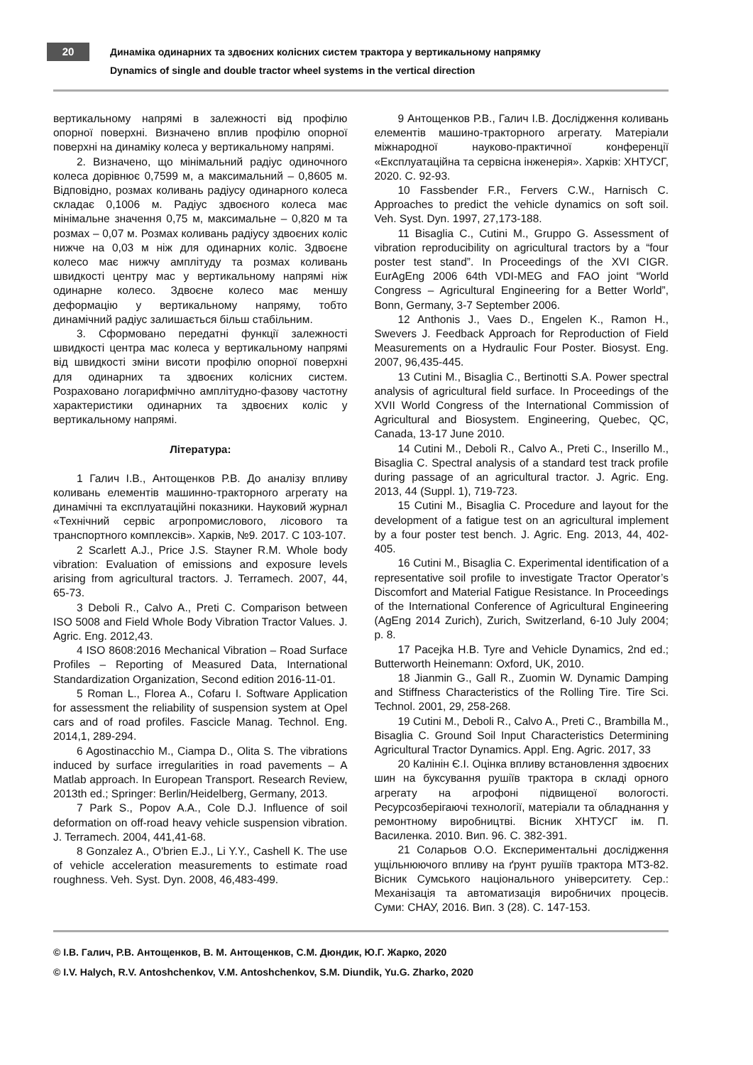20
Динаміка одинарних та здвоєних колісних систем трактора у вертикальному напрямку
Dynamics of single and double tractor wheel systems in the vertical direction
вертикальному напрямі в залежності від профілю опорної поверхні. Визначено вплив профілю опорної поверхні на динаміку колеса у вертикальному напрямі.
2. Визначено, що мінімальний радіус одиночного колеса дорівнює 0,7599 м, а максимальний – 0,8605 м. Відповідно, розмах коливань радіусу одинарного колеса складає 0,1006 м. Радіус здвоєного колеса має мінімальне значення 0,75 м, максимальне – 0,820 м та розмах – 0,07 м. Розмах коливань радіусу здвоєних коліс нижче на 0,03 м ніж для одинарних коліс. Здвоєне колесо має нижчу амплітуду та розмах коливань швидкості центру мас у вертикальному напрямі ніж одинарне колесо. Здвоєне колесо має меншу деформацію у вертикальному напряму, тобто динамічний радіус залишається більш стабільним.
3. Сформовано передатні функції залежності швидкості центра мас колеса у вертикальному напрямі від швидкості зміни висоти профілю опорної поверхні для одинарних та здвоєних колісних систем. Розраховано логарифмічно амплітудно-фазову частотну характеристики одинарних та здвоєних коліс у вертикальному напрямі.
Література:
1 Галич І.В., Антощенков Р.В. До аналізу впливу коливань елементів машинно-тракторного агрегату на динамічні та експлуатаційні показники. Науковий журнал «Технічний сервіс агропромислового, лісового та транспортного комплексів». Харків, №9. 2017. С 103-107.
2 Scarlett A.J., Price J.S. Stayner R.M. Whole body vibration: Evaluation of emissions and exposure levels arising from agricultural tractors. J. Terramech. 2007, 44, 65-73.
3 Deboli R., Calvo A., Preti C. Comparison between ISO 5008 and Field Whole Body Vibration Tractor Values. J. Agric. Eng. 2012,43.
4 ISO 8608:2016 Mechanical Vibration – Road Surface Profiles – Reporting of Measured Data, International Standardization Organization, Second edition 2016-11-01.
5 Roman L., Florea A., Cofaru I. Software Application for assessment the reliability of suspension system at Opel cars and of road profiles. Fascicle Manag. Technol. Eng. 2014,1, 289-294.
6 Agostinacchio M., Ciampa D., Olita S. The vibrations induced by surface irregularities in road pavements – A Matlab approach. In European Transport. Research Review, 2013th ed.; Springer: Berlin/Heidelberg, Germany, 2013.
7 Park S., Popov A.A., Cole D.J. Influence of soil deformation on off-road heavy vehicle suspension vibration. J. Terramech. 2004, 441,41-68.
8 Gonzalez A., O'brien E.J., Li Y.Y., Cashell K. The use of vehicle acceleration measurements to estimate road roughness. Veh. Syst. Dyn. 2008, 46,483-499.
9 Антощенков Р.В., Галич І.В. Дослідження коливань елементів машино-тракторного агрегату. Матеріали міжнародної науково-практичної конференції «Експлуатаційна та сервісна інженерія». Харків: ХНТУСГ, 2020. С. 92-93.
10 Fassbender F.R., Fervers C.W., Harnisch C. Approaches to predict the vehicle dynamics on soft soil. Veh. Syst. Dyn. 1997, 27,173-188.
11 Bisaglia C., Cutini M., Gruppo G. Assessment of vibration reproducibility on agricultural tractors by a “four poster test stand”. In Proceedings of the XVI CIGR. EurAgEng 2006 64th VDI-MEG and FAO joint “World Congress – Agricultural Engineering for a Better World”, Bonn, Germany, 3-7 September 2006.
12 Anthonis J., Vaes D., Engelen K., Ramon H., Swevers J. Feedback Approach for Reproduction of Field Measurements on a Hydraulic Four Poster. Biosyst. Eng. 2007, 96,435-445.
13 Cutini M., Bisaglia C., Bertinotti S.A. Power spectral analysis of agricultural field surface. In Proceedings of the XVII World Congress of the International Commission of Agricultural and Biosystem. Engineering, Quebec, QC, Canada, 13-17 June 2010.
14 Cutini M., Deboli R., Calvo A., Preti C., Inserillo M., Bisaglia C. Spectral analysis of a standard test track profile during passage of an agricultural tractor. J. Agric. Eng. 2013, 44 (Suppl. 1), 719-723.
15 Cutini M., Bisaglia C. Procedure and layout for the development of a fatigue test on an agricultural implement by a four poster test bench. J. Agric. Eng. 2013, 44, 402-405.
16 Cutini M., Bisaglia C. Experimental identification of a representative soil profile to investigate Tractor Operator’s Discomfort and Material Fatigue Resistance. In Proceedings of the International Conference of Agricultural Engineering (AgEng 2014 Zurich), Zurich, Switzerland, 6-10 July 2004; p. 8.
17 Pacejka H.B. Tyre and Vehicle Dynamics, 2nd ed.; Butterworth Heinemann: Oxford, UK, 2010.
18 Jianmin G., Gall R., Zuomin W. Dynamic Damping and Stiffness Characteristics of the Rolling Tire. Tire Sci. Technol. 2001, 29, 258-268.
19 Cutini M., Deboli R., Calvo A., Preti C., Brambilla M., Bisaglia C. Ground Soil Input Characteristics Determining Agricultural Tractor Dynamics. Appl. Eng. Agric. 2017, 33
20 Калінін Є.І. Оцінка впливу встановлення здвоєних шин на буксування рушіїв трактора в складі орного агрегату на агрофоні підвищеної вологості. Ресурсозберігаючі технології, матеріали та обладнання у ремонтному виробництві. Вісник ХНТУСГ ім. П. Василенка. 2010. Вип. 96. С. 382-391.
21 Соларьов О.О. Експериментальні дослідження ущільнюючого впливу на ґрунт рушіїв трактора МТЗ-82. Вісник Сумського національного університету. Сер.: Механізація та автоматизація виробничих процесів. Суми: СНАУ, 2016. Вип. 3 (28). С. 147-153.
© І.В. Галич, Р.В. Антощенков, В. М. Антощенков, С.М. Дюндик, Ю.Г. Жарко, 2020
© I.V. Halych, R.V. Antoshchenkov, V.M. Antoshchenkov, S.M. Diundik, Yu.G. Zharko, 2020